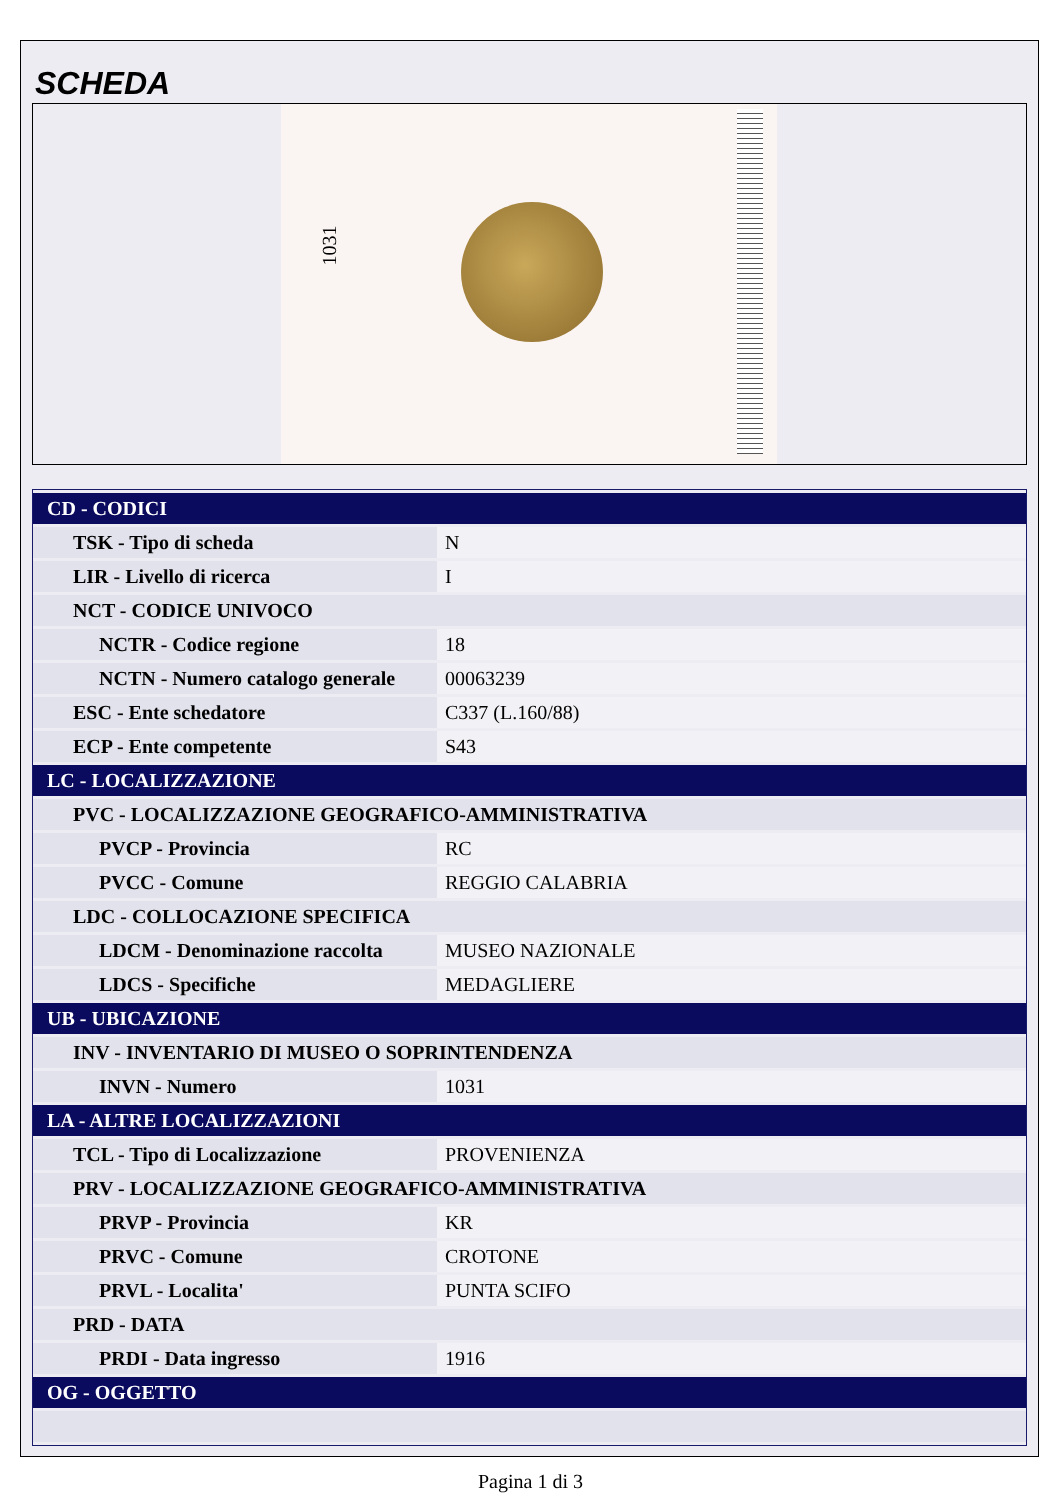SCHEDA
1031
| CD - CODICI | |
| TSK - Tipo di scheda | N |
| LIR - Livello di ricerca | I |
| NCT - CODICE UNIVOCO | |
| NCTR - Codice regione | 18 |
| NCTN - Numero catalogo generale | 00063239 |
| ESC - Ente schedatore | C337 (L.160/88) |
| ECP - Ente competente | S43 |
| LC - LOCALIZZAZIONE | |
| PVC - LOCALIZZAZIONE GEOGRAFICO-AMMINISTRATIVA | |
| PVCP - Provincia | RC |
| PVCC - Comune | REGGIO CALABRIA |
| LDC - COLLOCAZIONE SPECIFICA | |
| LDCM - Denominazione raccolta | MUSEO NAZIONALE |
| LDCS - Specifiche | MEDAGLIERE |
| UB - UBICAZIONE | |
| INV - INVENTARIO DI MUSEO O SOPRINTENDENZA | |
| INVN - Numero | 1031 |
| LA - ALTRE LOCALIZZAZIONI | |
| TCL - Tipo di Localizzazione | PROVENIENZA |
| PRV - LOCALIZZAZIONE GEOGRAFICO-AMMINISTRATIVA | |
| PRVP - Provincia | KR |
| PRVC - Comune | CROTONE |
| PRVL - Localita' | PUNTA SCIFO |
| PRD - DATA | |
| PRDI - Data ingresso | 1916 |
| OG - OGGETTO | |
Pagina 1 di 3